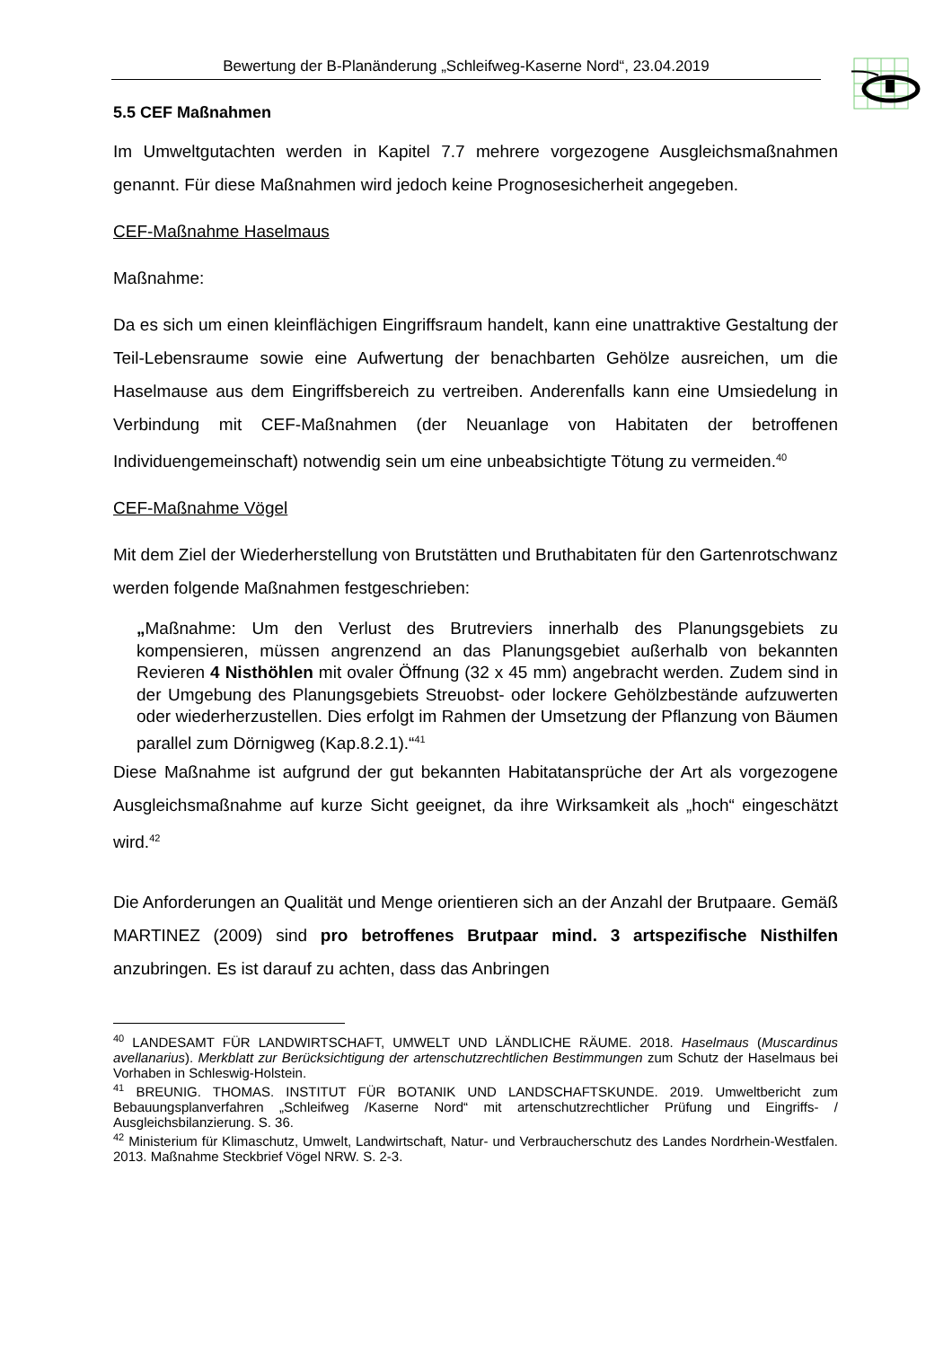Bewertung der B-Planänderung „Schleifweg-Kaserne Nord“, 23.04.2019
5.5 CEF Maßnahmen
Im Umweltgutachten werden in Kapitel 7.7 mehrere vorgezogene Ausgleichsmaßnahmen genannt. Für diese Maßnahmen wird jedoch keine Prognosesicherheit angegeben.
CEF-Maßnahme Haselmaus
Maßnahme:
Da es sich um einen kleinflächigen Eingriffsraum handelt, kann eine unattraktive Gestaltung der Teil-Lebensraume sowie eine Aufwertung der benachbarten Gehölze ausreichen, um die Haselmause aus dem Eingriffsbereich zu vertreiben. Anderenfalls kann eine Umsiedelung in Verbindung mit CEF-Maßnahmen (der Neuanlage von Habitaten der betroffenen Individuengemeinschaft) notwendig sein um eine unbeabsichtigte Tötung zu vermeiden.<sup>40</sup>
CEF-Maßnahme Vögel
Mit dem Ziel der Wiederherstellung von Brutstätten und Bruthabitaten für den Gartenrotschwanz werden folgende Maßnahmen festgeschrieben:
„Maßnahme: Um den Verlust des Brutreviers innerhalb des Planungsgebiets zu kompensieren, müssen angrenzend an das Planungsgebiet außerhalb von bekannten Revieren 4 Nisthöhlen mit ovaler Öffnung (32 x 45 mm) angebracht werden. Zudem sind in der Umgebung des Planungsgebiets Streuobst- oder lockere Gehölzbestände aufzuwerten oder wiederherzustellen. Dies erfolgt im Rahmen der Umsetzung der Pflanzung von Bäumen parallel zum Dörnigweg (Kap.8.2.1).“<sup>41</sup>
Diese Maßnahme ist aufgrund der gut bekannten Habitatansprüche der Art als vorgezogene Ausgleichsmaßnahme auf kurze Sicht geeignet, da ihre Wirksamkeit als „hoch“ eingeschätzt wird.<sup>42</sup>
Die Anforderungen an Qualität und Menge orientieren sich an der Anzahl der Brutpaare. Gemäß MARTINEZ (2009) sind pro betroffenes Brutpaar mind. 3 artspezifische Nisthilfen anzubringen. Es ist darauf zu achten, dass das Anbringen
<sup>40</sup> LANDESAMT FÜR LANDWIRTSCHAFT, UMWELT UND LÄNDLICHE RÄUME. 2018. Haselmaus (Muscardinus avellanarius). Merkblatt zur Berücksichtigung der artenschutzrechtlichen Bestimmungen zum Schutz der Haselmaus bei Vorhaben in Schleswig-Holstein.
<sup>41</sup> BREUNIG. THOMAS. INSTITUT FÜR BOTANIK UND LANDSCHAFTSKUNDE. 2019. Umweltbericht zum Bebauungsplanverfahren „Schleifweg /Kaserne Nord“ mit artenschutzrechtlicher Prüfung und Eingriffs- / Ausgleichsbilanzierung. S. 36.
<sup>42</sup> Ministerium für Klimaschutz, Umwelt, Landwirtschaft, Natur- und Verbraucherschutz des Landes Nordrhein-Westfalen. 2013. Maßnahme Steckbrief Vögel NRW. S. 2-3.